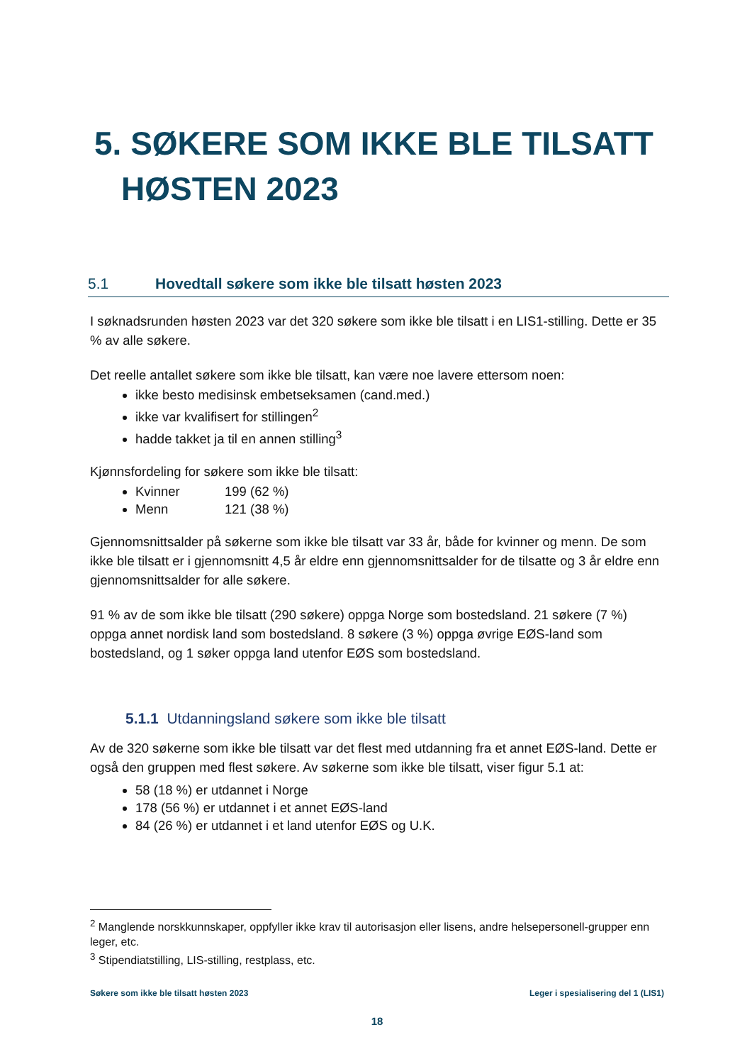5. SØKERE SOM IKKE BLE TILSATT
HØSTEN 2023
5.1 Hovedtall søkere som ikke ble tilsatt høsten 2023
I søknadsrunden høsten 2023 var det 320 søkere som ikke ble tilsatt i en LIS1-stilling. Dette er 35 % av alle søkere.
Det reelle antallet søkere som ikke ble tilsatt, kan være noe lavere ettersom noen:
ikke besto medisinsk embetseksamen (cand.med.)
ikke var kvalifisert for stillingen<sup>2</sup>
hadde takket ja til en annen stilling<sup>3</sup>
Kjønnsfordeling for søkere som ikke ble tilsatt:
Kvinner 199 (62 %)
Menn 121 (38 %)
Gjennomsnittsalder på søkerne som ikke ble tilsatt var 33 år, både for kvinner og menn. De som ikke ble tilsatt er i gjennomsnitt 4,5 år eldre enn gjennomsnittsalder for de tilsatte og 3 år eldre enn gjennomsnittsalder for alle søkere.
91 % av de som ikke ble tilsatt (290 søkere) oppga Norge som bostedsland. 21 søkere (7 %) oppga annet nordisk land som bostedsland. 8 søkere (3 %) oppga øvrige EØS-land som bostedsland, og 1 søker oppga land utenfor EØS som bostedsland.
5.1.1 Utdanningsland søkere som ikke ble tilsatt
Av de 320 søkerne som ikke ble tilsatt var det flest med utdanning fra et annet EØS-land. Dette er også den gruppen med flest søkere. Av søkerne som ikke ble tilsatt, viser figur 5.1 at:
58 (18 %) er utdannet i Norge
178 (56 %) er utdannet i et annet EØS-land
84 (26 %) er utdannet i et land utenfor EØS og U.K.
<sup>2</sup> Manglende norskkunnskaper, oppfyller ikke krav til autorisasjon eller lisens, andre helsepersonell-grupper enn leger, etc.
<sup>3</sup> Stipendiatstilling, LIS-stilling, restplass, etc.
Søkere som ikke ble tilsatt høsten 2023 Leger i spesialisering del 1 (LIS1)
18